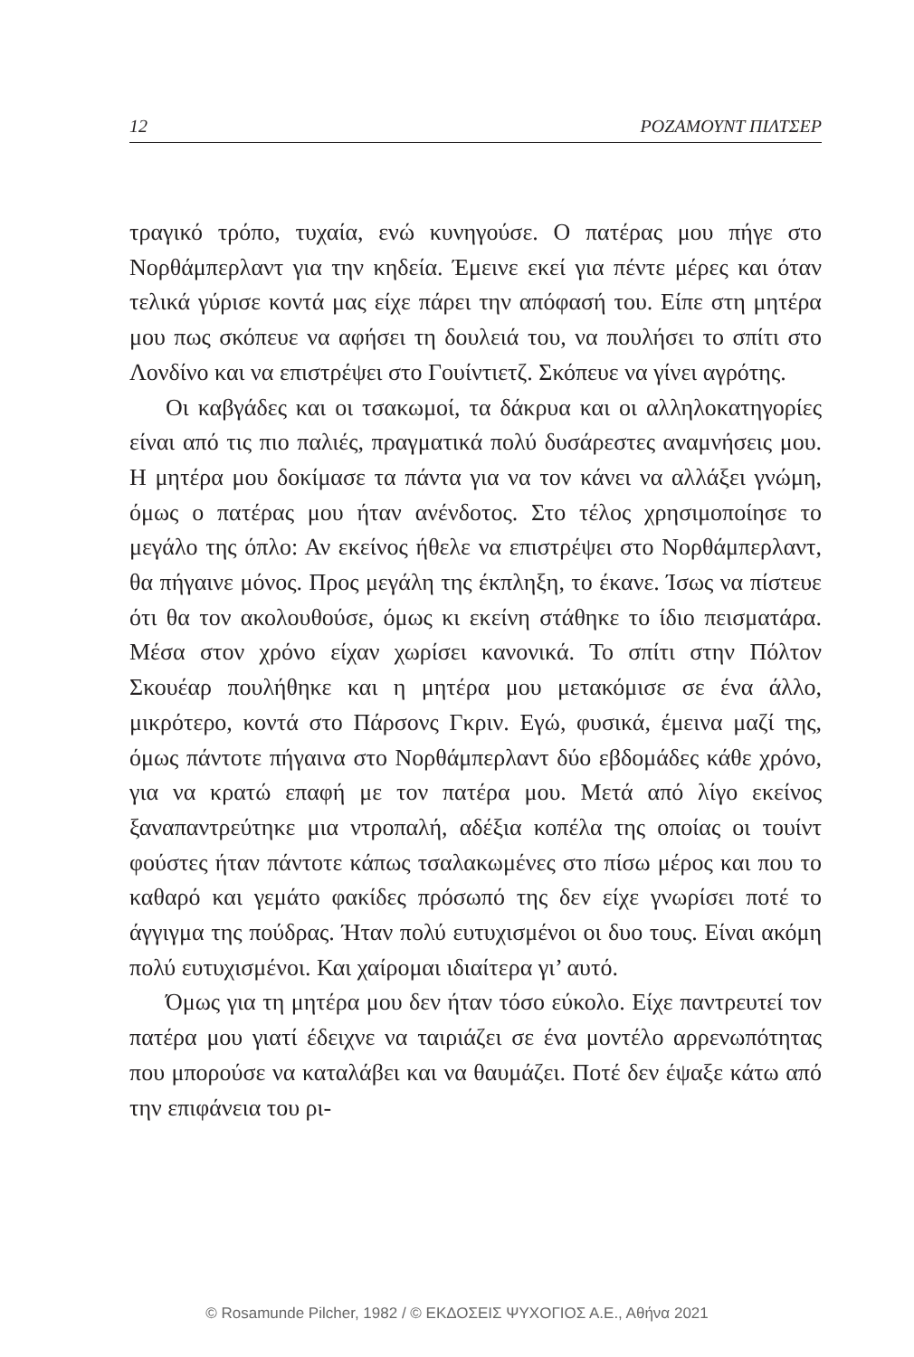12 ΡΟΖΑΜΟΥΝΤ ΠΙΛΤΣΕΡ
τραγικό τρόπο, τυχαία, ενώ κυνηγούσε. Ο πατέρας μου πήγε στο Νορθάμπερλαντ για την κηδεία. Έμεινε εκεί για πέντε μέρες και όταν τελικά γύρισε κοντά μας είχε πάρει την απόφασή του. Είπε στη μητέρα μου πως σκόπευε να αφήσει τη δουλειά του, να πουλήσει το σπίτι στο Λονδίνο και να επιστρέψει στο Γουίντιετζ. Σκόπευε να γίνει αγρότης.
Οι καβγάδες και οι τσακωμοί, τα δάκρυα και οι αλληλοκατηγορίες είναι από τις πιο παλιές, πραγματικά πολύ δυσάρεστες αναμνήσεις μου. Η μητέρα μου δοκίμασε τα πάντα για να τον κάνει να αλλάξει γνώμη, όμως ο πατέρας μου ήταν ανένδοτος. Στο τέλος χρησιμοποίησε το μεγάλο της όπλο: Αν εκείνος ήθελε να επιστρέψει στο Νορθάμπερλαντ, θα πήγαινε μόνος. Προς μεγάλη της έκπληξη, το έκανε. Ίσως να πίστευε ότι θα τον ακολουθούσε, όμως κι εκείνη στάθηκε το ίδιο πεισματάρα. Μέσα στον χρόνο είχαν χωρίσει κανονικά. Το σπίτι στην Πόλτον Σκουέαρ πουλήθηκε και η μητέρα μου μετακόμισε σε ένα άλλο, μικρότερο, κοντά στο Πάρσονς Γκριν. Εγώ, φυσικά, έμεινα μαζί της, όμως πάντοτε πήγαινα στο Νορθάμπερλαντ δύο εβδομάδες κάθε χρόνο, για να κρατώ επαφή με τον πατέρα μου. Μετά από λίγο εκείνος ξαναπαντρεύτηκε μια ντροπαλή, αδέξια κοπέλα της οποίας οι τουίντ φούστες ήταν πάντοτε κάπως τσαλακωμένες στο πίσω μέρος και που το καθαρό και γεμάτο φακίδες πρόσωπό της δεν είχε γνωρίσει ποτέ το άγγιγμα της πούδρας. Ήταν πολύ ευτυχισμένοι οι δυο τους. Είναι ακόμη πολύ ευτυχισμένοι. Και χαίρομαι ιδιαίτερα γι’ αυτό.
Όμως για τη μητέρα μου δεν ήταν τόσο εύκολο. Είχε παντρευτεί τον πατέρα μου γιατί έδειχνε να ταιριάζει σε ένα μοντέλο αρρενωπότητας που μπορούσε να καταλάβει και να θαυμάζει. Ποτέ δεν έψαξε κάτω από την επιφάνεια του ρι-
© Rosamunde Pilcher, 1982 / © ΕΚΔΟΣΕΙΣ ΨΥΧΟΓΙΟΣ Α.Ε., Αθήνα 2021